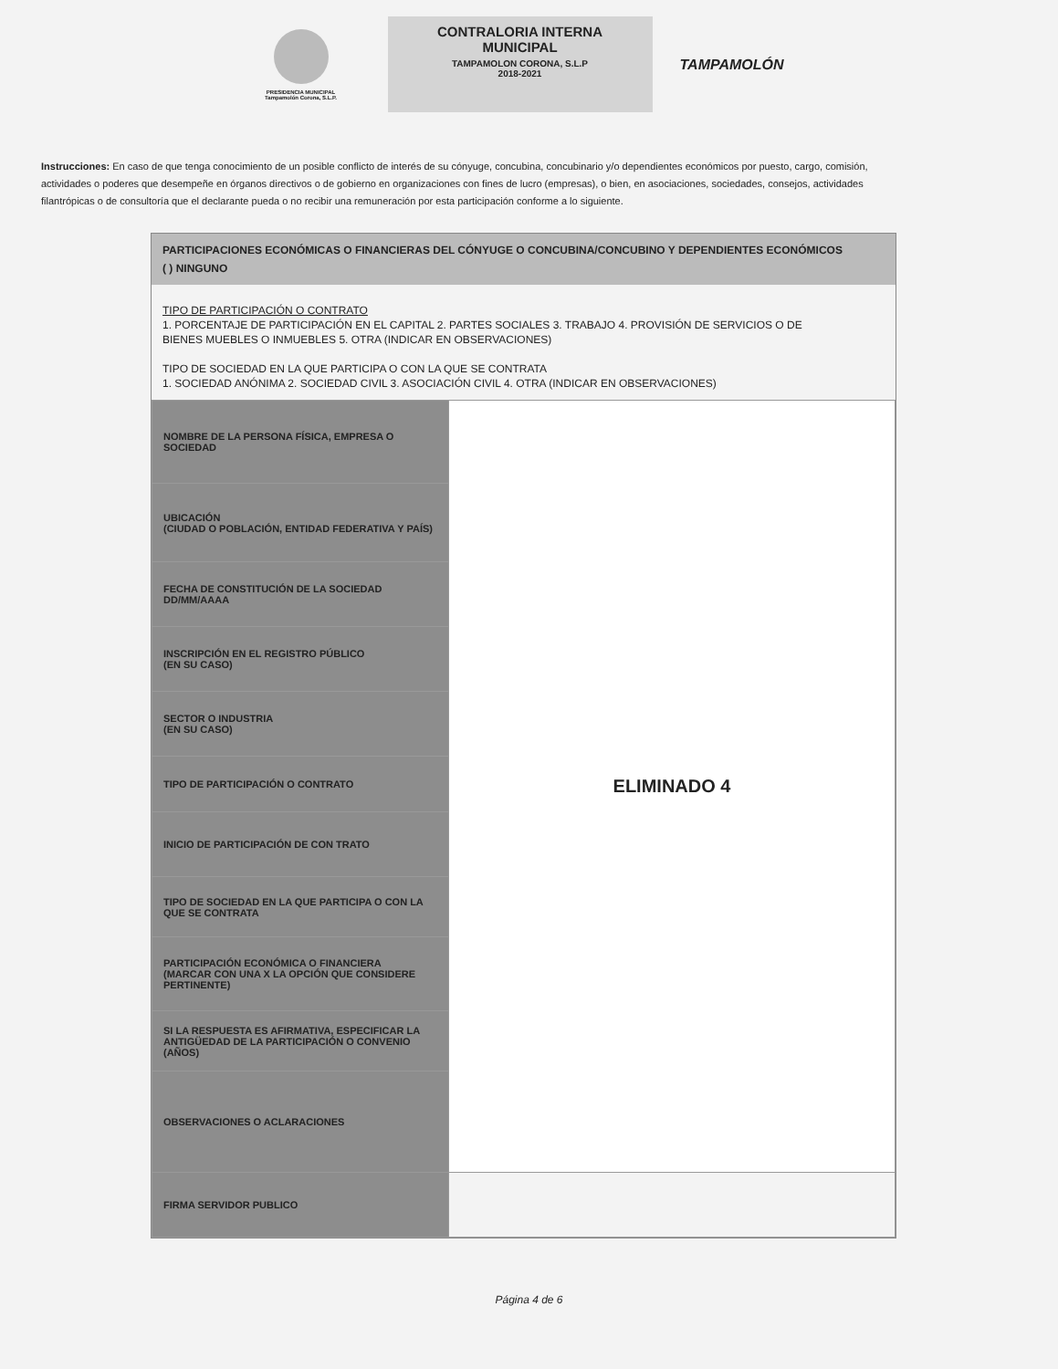PRESIDENCIA MUNICIPAL
Tampamolón Corona, S.L.P.
CONTRALORIA INTERNA
MUNICIPAL
TAMPAMOLON CORONA, S.L.P
2018-2021
TAMPAMOLÓN
Instrucciones: En caso de que tenga conocimiento de un posible conflicto de interés de su cónyuge, concubina, concubinario y/o dependientes económicos por puesto, cargo, comisión, actividades o poderes que desempeñe en órganos directivos o de gobierno en organizaciones con fines de lucro (empresas), o bien, en asociaciones, sociedades, consejos, actividades filantrópicas o de consultoría que el declarante pueda o no recibir una remuneración por esta participación conforme a lo siguiente.
PARTICIPACIONES ECONÓMICAS O FINANCIERAS DEL CÓNYUGE O CONCUBINA/CONCUBINO Y DEPENDIENTES ECONÓMICOS
( ) NINGUNO
TIPO DE PARTICIPACIÓN O CONTRATO
1. PORCENTAJE DE PARTICIPACIÓN EN EL CAPITAL 2. PARTES SOCIALES 3. TRABAJO 4. PROVISIÓN DE SERVICIOS O DE
BIENES MUEBLES O INMUEBLES 5. OTRA (INDICAR EN OBSERVACIONES)
TIPO DE SOCIEDAD EN LA QUE PARTICIPA O CON LA QUE SE CONTRATA
1. SOCIEDAD ANÓNIMA 2. SOCIEDAD CIVIL 3. ASOCIACIÓN CIVIL 4. OTRA (INDICAR EN OBSERVACIONES)
| NOMBRE DE LA PERSONA FÍSICA, EMPRESA O SOCIEDAD | ELIMINADO 4 |
| UBICACIÓN (CIUDAD O POBLACIÓN, ENTIDAD FEDERATIVA Y PAÍS) | |
| FECHA DE CONSTITUCIÓN DE LA SOCIEDAD DD/MM/AAAA | |
| INSCRIPCIÓN EN EL REGISTRO PÚBLICO (EN SU CASO) | |
| SECTOR O INDUSTRIA (EN SU CASO) | |
| TIPO DE PARTICIPACIÓN O CONTRATO | |
| INICIO DE PARTICIPACIÓN DE CON TRATO | |
| TIPO DE SOCIEDAD EN LA QUE PARTICIPA O CON LA QUE SE CONTRATA | |
| PARTICIPACIÓN ECONÓMICA O FINANCIERA (MARCAR CON UNA X LA OPCIÓN QUE CONSIDERE PERTINENTE) | |
| SI LA RESPUESTA ES AFIRMATIVA, ESPECIFICAR LA ANTIGÜEDAD DE LA PARTICIPACIÓN O CONVENIO (AÑOS) | |
| OBSERVACIONES O ACLARACIONES | |
| FIRMA SERVIDOR PUBLICO | |
Página 4 de 6